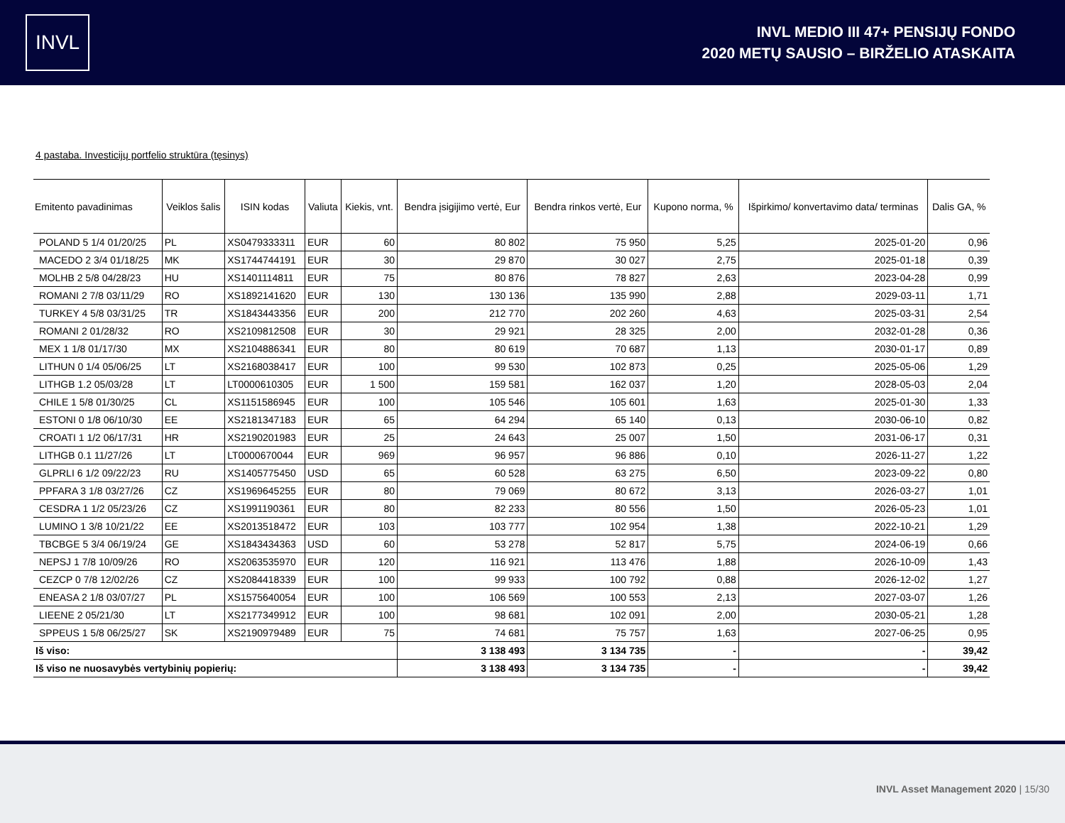INVL
INVL MEDIO III 47+ PENSIJŲ FONDO
2020 METŲ SAUSIO – BIRŽELIO ATASKAITA
4 pastaba. Investicijų portfelio struktūra (tęsinys)
| Emitento pavadinimas | Veiklos šalis | ISIN kodas | Valiuta | Kiekis, vnt. | Bendra įsigijimo vertė, Eur | Bendra rinkos vertė, Eur | Kupono norma, % | Išpirkimo/ konvertavimo data/ terminas | Dalis GA, % |
| --- | --- | --- | --- | --- | --- | --- | --- | --- | --- |
| POLAND 5 1/4 01/20/25 | PL | XS0479333311 | EUR | 60 | 80 802 | 75 950 | 5,25 | 2025-01-20 | 0,96 |
| MACEDO 2 3/4 01/18/25 | MK | XS1744744191 | EUR | 30 | 29 870 | 30 027 | 2,75 | 2025-01-18 | 0,39 |
| MOLHB 2 5/8 04/28/23 | HU | XS1401114811 | EUR | 75 | 80 876 | 78 827 | 2,63 | 2023-04-28 | 0,99 |
| ROMANI 2 7/8 03/11/29 | RO | XS1892141620 | EUR | 130 | 130 136 | 135 990 | 2,88 | 2029-03-11 | 1,71 |
| TURKEY 4 5/8 03/31/25 | TR | XS1843443356 | EUR | 200 | 212 770 | 202 260 | 4,63 | 2025-03-31 | 2,54 |
| ROMANI 2 01/28/32 | RO | XS2109812508 | EUR | 30 | 29 921 | 28 325 | 2,00 | 2032-01-28 | 0,36 |
| MEX 1 1/8 01/17/30 | MX | XS2104886341 | EUR | 80 | 80 619 | 70 687 | 1,13 | 2030-01-17 | 0,89 |
| LITHUN 0 1/4 05/06/25 | LT | XS2168038417 | EUR | 100 | 99 530 | 102 873 | 0,25 | 2025-05-06 | 1,29 |
| LITHGB 1.2 05/03/28 | LT | LT0000610305 | EUR | 1 500 | 159 581 | 162 037 | 1,20 | 2028-05-03 | 2,04 |
| CHILE 1 5/8 01/30/25 | CL | XS1151586945 | EUR | 100 | 105 546 | 105 601 | 1,63 | 2025-01-30 | 1,33 |
| ESTONI 0 1/8 06/10/30 | EE | XS2181347183 | EUR | 65 | 64 294 | 65 140 | 0,13 | 2030-06-10 | 0,82 |
| CROATI 1 1/2 06/17/31 | HR | XS2190201983 | EUR | 25 | 24 643 | 25 007 | 1,50 | 2031-06-17 | 0,31 |
| LITHGB 0.1 11/27/26 | LT | LT0000670044 | EUR | 969 | 96 957 | 96 886 | 0,10 | 2026-11-27 | 1,22 |
| GLPRLI 6 1/2 09/22/23 | RU | XS1405775450 | USD | 65 | 60 528 | 63 275 | 6,50 | 2023-09-22 | 0,80 |
| PPFARA 3 1/8 03/27/26 | CZ | XS1969645255 | EUR | 80 | 79 069 | 80 672 | 3,13 | 2026-03-27 | 1,01 |
| CESDRA 1 1/2 05/23/26 | CZ | XS1991190361 | EUR | 80 | 82 233 | 80 556 | 1,50 | 2026-05-23 | 1,01 |
| LUMINO 1 3/8 10/21/22 | EE | XS2013518472 | EUR | 103 | 103 777 | 102 954 | 1,38 | 2022-10-21 | 1,29 |
| TBCBGE 5 3/4 06/19/24 | GE | XS1843434363 | USD | 60 | 53 278 | 52 817 | 5,75 | 2024-06-19 | 0,66 |
| NEPSJ 1 7/8 10/09/26 | RO | XS2063535970 | EUR | 120 | 116 921 | 113 476 | 1,88 | 2026-10-09 | 1,43 |
| CEZCP 0 7/8 12/02/26 | CZ | XS2084418339 | EUR | 100 | 99 933 | 100 792 | 0,88 | 2026-12-02 | 1,27 |
| ENEASA 2 1/8 03/07/27 | PL | XS1575640054 | EUR | 100 | 106 569 | 100 553 | 2,13 | 2027-03-07 | 1,26 |
| LIEENE 2 05/21/30 | LT | XS2177349912 | EUR | 100 | 98 681 | 102 091 | 2,00 | 2030-05-21 | 1,28 |
| SPPEUS 1 5/8 06/25/27 | SK | XS2190979489 | EUR | 75 | 74 681 | 75 757 | 1,63 | 2027-06-25 | 0,95 |
| Iš viso: | | | | | 3 138 493 | 3 134 735 | - | - | 39,42 |
| Iš viso ne nuosavybės vertybinių popierių: | | | | | 3 138 493 | 3 134 735 | - | - | 39,42 |
INVL Asset Management 2020 | 15/30